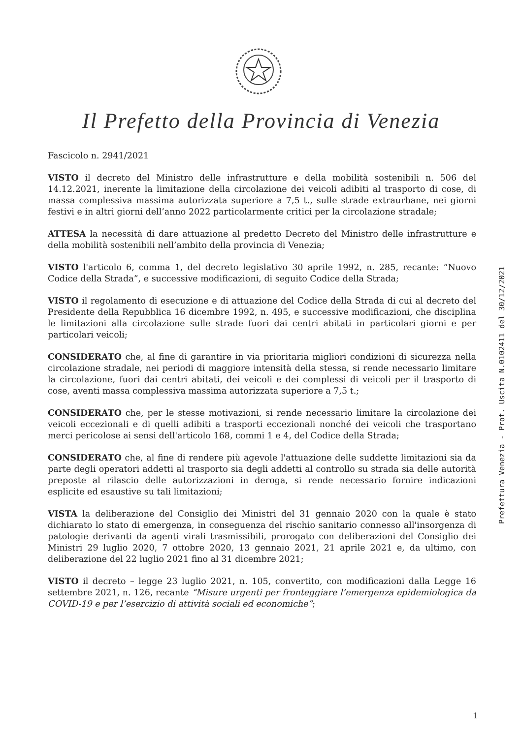Il Prefetto della Provincia di Venezia
Fascicolo n. 2941/2021
VISTO il decreto del Ministro delle infrastrutture e della mobilità sostenibili n. 506 del 14.12.2021, inerente la limitazione della circolazione dei veicoli adibiti al trasporto di cose, di massa complessiva massima autorizzata superiore a 7,5 t., sulle strade extraurbane, nei giorni festivi e in altri giorni dell’anno 2022 particolarmente critici per la circolazione stradale;
ATTESA la necessità di dare attuazione al predetto Decreto del Ministro delle infrastrutture e della mobilità sostenibili nell’ambito della provincia di Venezia;
VISTO l'articolo 6, comma 1, del decreto legislativo 30 aprile 1992, n. 285, recante: “Nuovo Codice della Strada”, e successive modificazioni, di seguito Codice della Strada;
VISTO il regolamento di esecuzione e di attuazione del Codice della Strada di cui al decreto del Presidente della Repubblica 16 dicembre 1992, n. 495, e successive modificazioni, che disciplina le limitazioni alla circolazione sulle strade fuori dai centri abitati in particolari giorni e per particolari veicoli;
CONSIDERATO che, al fine di garantire in via prioritaria migliori condizioni di sicurezza nella circolazione stradale, nei periodi di maggiore intensità della stessa, si rende necessario limitare la circolazione, fuori dai centri abitati, dei veicoli e dei complessi di veicoli per il trasporto di cose, aventi massa complessiva massima autorizzata superiore a 7,5 t.;
CONSIDERATO che, per le stesse motivazioni, si rende necessario limitare la circolazione dei veicoli eccezionali e di quelli adibiti a trasporti eccezionali nonché dei veicoli che trasportano merci pericolose ai sensi dell'articolo 168, commi 1 e 4, del Codice della Strada;
CONSIDERATO che, al fine di rendere più agevole l'attuazione delle suddette limitazioni sia da parte degli operatori addetti al trasporto sia degli addetti al controllo su strada sia delle autorità preposte al rilascio delle autorizzazioni in deroga, si rende necessario fornire indicazioni esplicite ed esaustive su tali limitazioni;
VISTA la deliberazione del Consiglio dei Ministri del 31 gennaio 2020 con la quale è stato dichiarato lo stato di emergenza, in conseguenza del rischio sanitario connesso all'insorgenza di patologie derivanti da agenti virali trasmissibili, prorogato con deliberazioni del Consiglio dei Ministri 29 luglio 2020, 7 ottobre 2020, 13 gennaio 2021, 21 aprile 2021 e, da ultimo, con deliberazione del 22 luglio 2021 fino al 31 dicembre 2021;
VISTO il decreto – legge 23 luglio 2021, n. 105, convertito, con modificazioni dalla Legge 16 settembre 2021, n. 126, recante “Misure urgenti per fronteggiare l’emergenza epidemiologica da COVID-19 e per l’esercizio di attività sociali ed economiche”;
Prefettura Venezia - Prot. Uscita N.0102411 del 30/12/2021
1